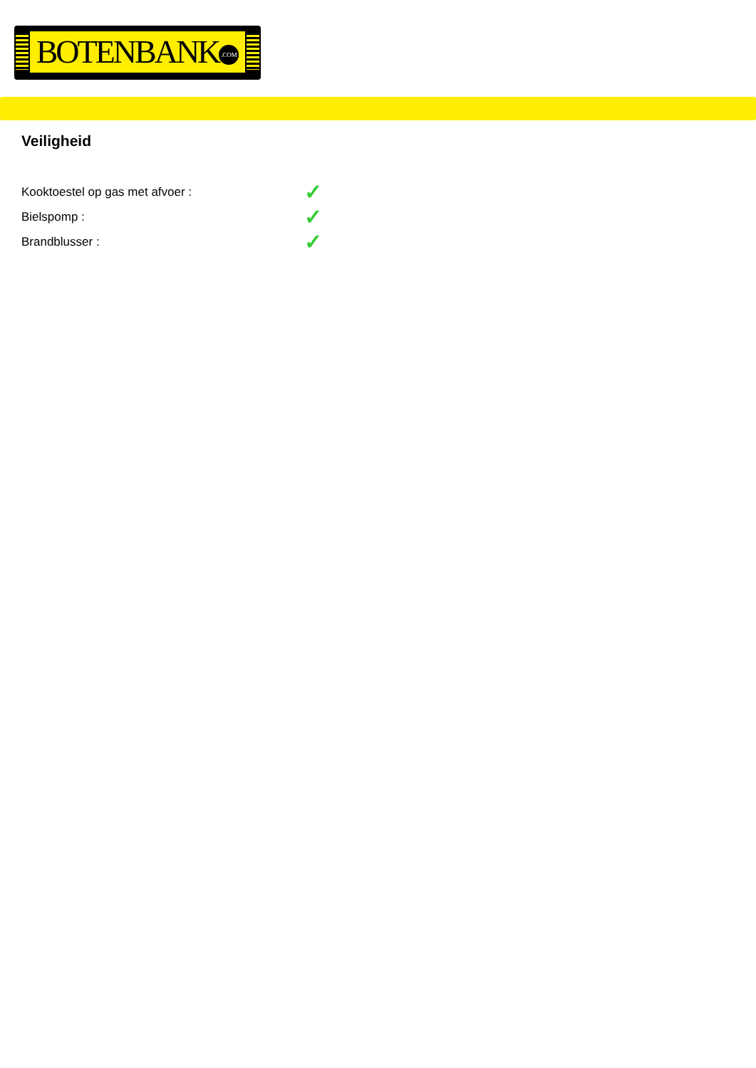BOTENBANK.COM
Veiligheid
| Kooktoestel op gas met afvoer : | ✓ |
| Bielspomp : | ✓ |
| Brandblusser : | ✓ |